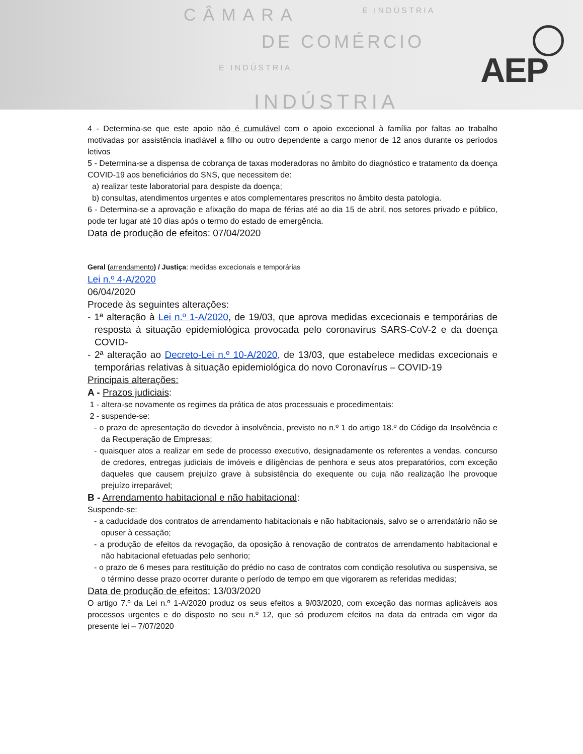CÂMARA E INDÚSTRIA
DE COMÉRCIO
E INDÚSTRIA
INDÚSTRIA
AEP
4 - Determina-se que este apoio não é cumulável com o apoio excecional à família por faltas ao trabalho motivadas por assistência inadiável a filho ou outro dependente a cargo menor de 12 anos durante os períodos letivos
5 - Determina-se a dispensa de cobrança de taxas moderadoras no âmbito do diagnóstico e tratamento da doença COVID-19 aos beneficiários do SNS, que necessitem de:
a) realizar teste laboratorial para despiste da doença;
b) consultas, atendimentos urgentes e atos complementares prescritos no âmbito desta patologia.
6 - Determina-se a aprovação e afixação do mapa de férias até ao dia 15 de abril, nos setores privado e público, pode ter lugar até 10 dias após o termo do estado de emergência.
Data de produção de efeitos: 07/04/2020
Geral (arrendamento) / Justiça: medidas excecionais e temporárias
Lei n.º 4-A/2020
06/04/2020
Procede às seguintes alterações:
- 1ª alteração à Lei n.º 1-A/2020, de 19/03, que aprova medidas excecionais e temporárias de resposta à situação epidemiológica provocada pelo coronavírus SARS-CoV-2 e da doença COVID-
- 2ª alteração ao Decreto-Lei n.º 10-A/2020, de 13/03, que estabelece medidas excecionais e temporárias relativas à situação epidemiológica do novo Coronavírus – COVID-19
Principais alterações:
A - Prazos judiciais:
1 - altera-se novamente os regimes da prática de atos processuais e procedimentais:
2 - suspende-se:
- o prazo de apresentação do devedor à insolvência, previsto no n.º 1 do artigo 18.º do Código da Insolvência e da Recuperação de Empresas;
- quaisquer atos a realizar em sede de processo executivo, designadamente os referentes a vendas, concurso de credores, entregas judiciais de imóveis e diligências de penhora e seus atos preparatórios, com exceção daqueles que causem prejuízo grave à subsistência do exequente ou cuja não realização lhe provoque prejuízo irreparável;
B - Arrendamento habitacional e não habitacional:
Suspende-se:
- a caducidade dos contratos de arrendamento habitacionais e não habitacionais, salvo se o arrendatário não se opuser à cessação;
- a produção de efeitos da revogação, da oposição à renovação de contratos de arrendamento habitacional e não habitacional efetuadas pelo senhorio;
- o prazo de 6 meses para restituição do prédio no caso de contratos com condição resolutiva ou suspensiva, se o término desse prazo ocorrer durante o período de tempo em que vigorarem as referidas medidas;
Data de produção de efeitos: 13/03/2020
O artigo 7.º da Lei n.º 1-A/2020 produz os seus efeitos a 9/03/2020, com exceção das normas aplicáveis aos processos urgentes e do disposto no seu n.º 12, que só produzem efeitos na data da entrada em vigor da presente lei – 7/07/2020